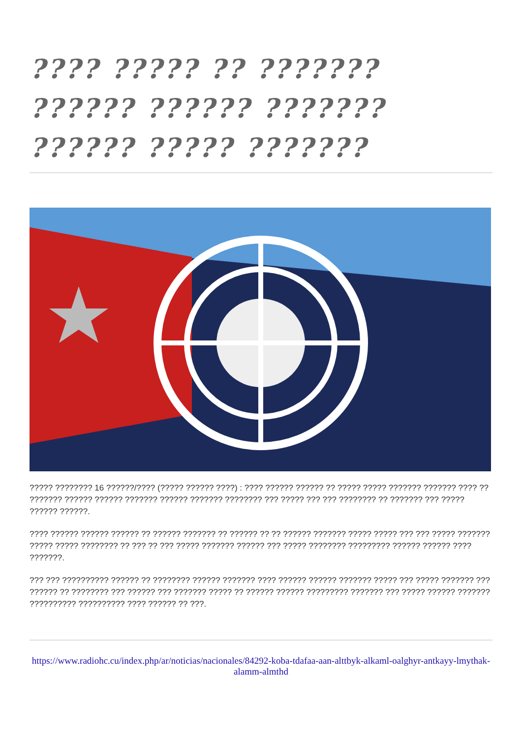???? ????? ?? ??????? ?????? ?????? ??????? ?????? ????? ???????
????? ???????? 16 ??????/???? (????? ?????? ????) : ???? ?????? ?????? ?? ????? ????? ??????? ??????? ???? ?? ??????? ?????? ?????? ??????? ?????? ??????? ???????? ??? ????? ??? ??? ???????? ?? ??????? ??? ????? ?????? ??????.
???? ?????? ?????? ?????? ?? ?????? ??????? ?? ?????? ?? ?? ?????? ??????? ????? ????? ??? ??? ????? ??????? ????? ????? ???????? ?? ??? ?? ??? ????? ??????? ?????? ??? ????? ???????? ????????? ?????? ?????? ???? ???????.
??? ??? ?????????? ?????? ?? ???????? ?????? ??????? ???? ?????? ?????? ??????? ????? ??? ????? ??????? ??? ?????? ?? ???????? ??? ?????? ??? ??????? ????? ?? ?????? ?????? ????????? ??????? ??? ????? ?????? ??????? ?????????? ?????????? ???? ?????? ?? ???.
https://www.radiohc.cu/index.php/ar/noticias/nacionales/84292-koba-tdafaa-aan-alttbyk-alkaml-oalghyr-antkayy-lmythak-alamm-almthd